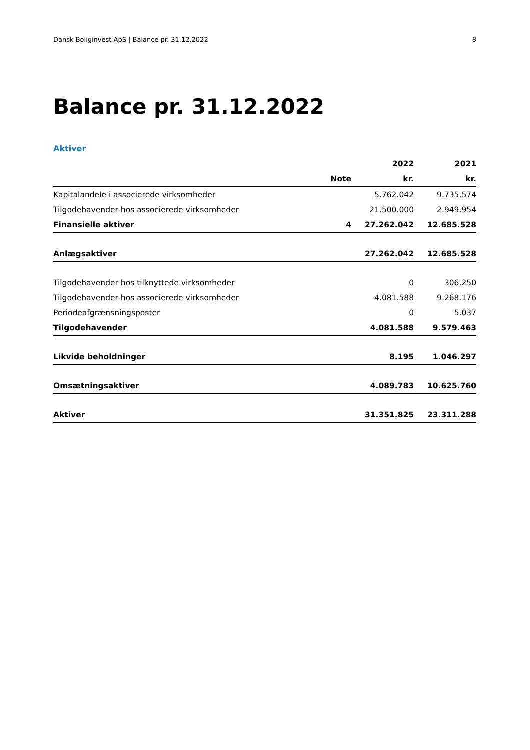Dansk Boliginvest ApS | Balance pr. 31.12.2022 8
Balance pr. 31.12.2022
Aktiver
| | | 2022 | 2021 |
| --- | --- | --- | --- |
| | Note | kr. | kr. |
| Kapitalandele i associerede virksomheder | | 5.762.042 | 9.735.574 |
| Tilgodehavender hos associerede virksomheder | | 21.500.000 | 2.949.954 |
| Finansielle aktiver | 4 | 27.262.042 | 12.685.528 |
| Anlægsaktiver | | 27.262.042 | 12.685.528 |
| Tilgodehavender hos tilknyttede virksomheder | | 0 | 306.250 |
| Tilgodehavender hos associerede virksomheder | | 4.081.588 | 9.268.176 |
| Periodeafgrænsningsposter | | 0 | 5.037 |
| Tilgodehavender | | 4.081.588 | 9.579.463 |
| Likvide beholdninger | | 8.195 | 1.046.297 |
| Omsætningsaktiver | | 4.089.783 | 10.625.760 |
| Aktiver | | 31.351.825 | 23.311.288 |